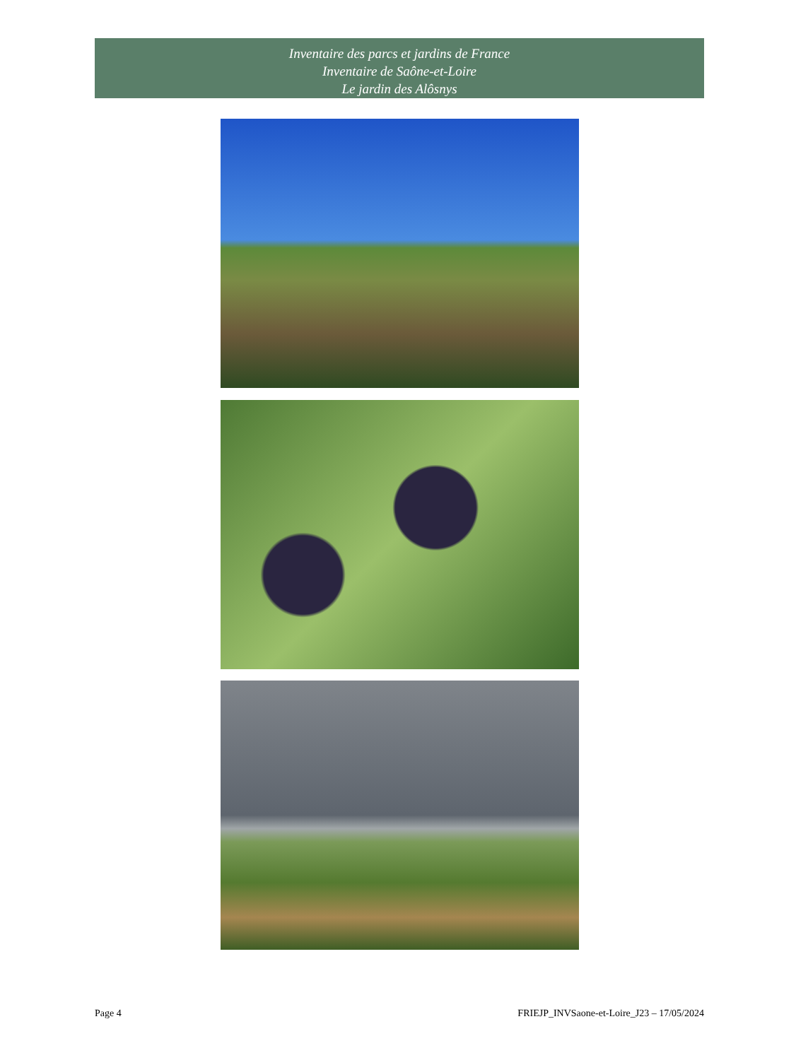Inventaire des parcs et jardins de France
Inventaire de Saône-et-Loire
Le jardin des Alôsnys
Page 4 FRIEJP_INVSaone-et-Loire_J23 – 17/05/2024